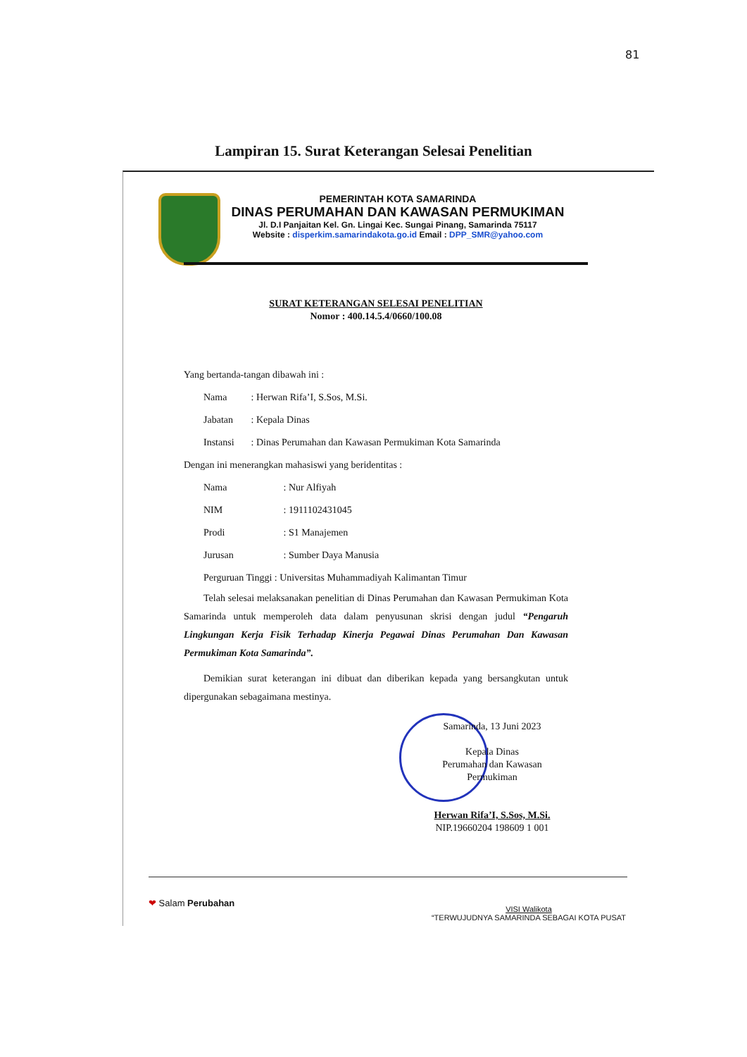81
Lampiran 15. Surat Keterangan Selesai Penelitian
PEMERINTAH KOTA SAMARINDA
DINAS PERUMAHAN DAN KAWASAN PERMUKIMAN
Jl. D.I Panjaitan Kel. Gn. Lingai Kec. Sungai Pinang, Samarinda 75117
Website : disperkim.samarindakota.go.id Email : DPP_SMR@yahoo.com
SURAT KETERANGAN SELESAI PENELITIAN
Nomor : 400.14.5.4/0660/100.08
Yang bertanda-tangan dibawah ini :
Nama : Herwan Rifa’I, S.Sos, M.Si.
Jabatan : Kepala Dinas
Instansi : Dinas Perumahan dan Kawasan Permukiman Kota Samarinda
Dengan ini menerangkan mahasiswi yang beridentitas :
Nama : Nur Alfiyah
NIM : 1911102431045
Prodi : S1 Manajemen
Jurusan : Sumber Daya Manusia
Perguruan Tinggi : Universitas Muhammadiyah Kalimantan Timur
Telah selesai melaksanakan penelitian di Dinas Perumahan dan Kawasan Permukiman Kota Samarinda untuk memperoleh data dalam penyusunan skrisi dengan judul “Pengaruh Lingkungan Kerja Fisik Terhadap Kinerja Pegawai Dinas Perumahan Dan Kawasan Permukiman Kota Samarinda”.
Demikian surat keterangan ini dibuat dan diberikan kepada yang bersangkutan untuk dipergunakan sebagaimana mestinya.
Samarinda, 13 Juni 2023
Kepala Dinas
Perumahan dan Kawasan Permukiman
Herwan Rifa’I, S.Sos, M.Si.
NIP.19660204 198609 1 001
❤ Salam Perubahan
VISI Walikota
“TERWUJUDNYA SAMARINDA SEBAGAI KOTA PUSAT